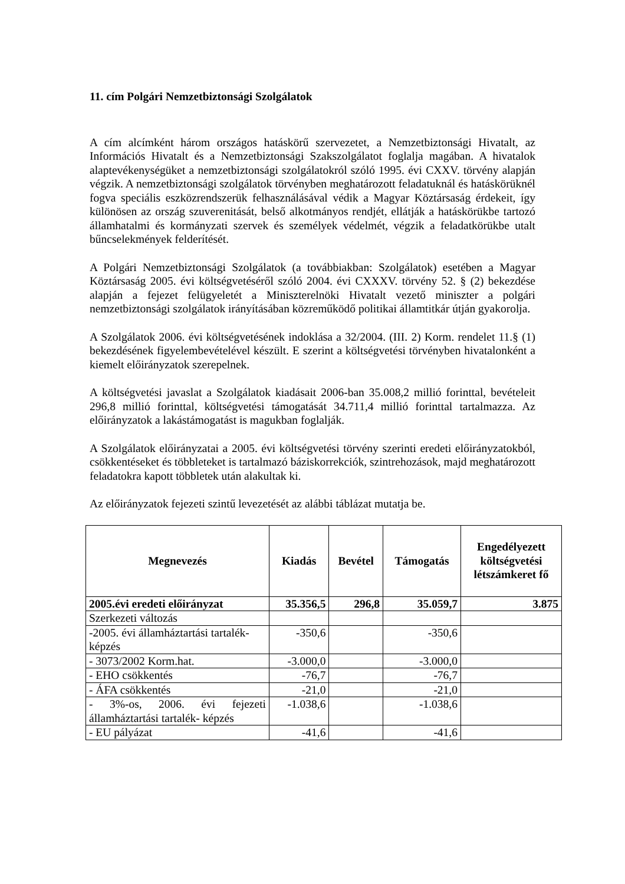11. cím Polgári Nemzetbiztonsági Szolgálatok
A cím alcímként három országos hatáskörű szervezetet, a Nemzetbiztonsági Hivatalt, az Információs Hivatalt és a Nemzetbiztonsági Szakszolgálatot foglalja magában. A hivatalok alaptevékenységüket a nemzetbiztonsági szolgálatokról szóló 1995. évi CXXV. törvény alapján végzik. A nemzetbiztonsági szolgálatok törvényben meghatározott feladatuknál és hatáskörüknél fogva speciális eszközrendszerük felhasználásával védik a Magyar Köztársaság érdekeit, így különösen az ország szuverenitását, belső alkotmányos rendjét, ellátják a hatáskörükbe tartozó államhatalmi és kormányzati szervek és személyek védelmét, végzik a feladatkörükbe utalt bűncselekmények felderítését.
A Polgári Nemzetbiztonsági Szolgálatok (a továbbiakban: Szolgálatok) esetében a Magyar Köztársaság 2005. évi költségvetéséről szóló 2004. évi CXXXV. törvény 52. § (2) bekezdése alapján a fejezet felügyeletét a Miniszterelnöki Hivatalt vezető miniszter a polgári nemzetbiztonsági szolgálatok irányításában közreműködő politikai államtitkár útján gyakorolja.
A Szolgálatok 2006. évi költségvetésének indoklása a 32/2004. (III. 2) Korm. rendelet 11.§ (1) bekezdésének figyelembevételével készült. E szerint a költségvetési törvényben hivatalonként a kiemelt előirányzatok szerepelnek.
A költségvetési javaslat a Szolgálatok kiadásait 2006-ban 35.008,2 millió forinttal, bevételeit 296,8 millió forinttal, költségvetési támogatását 34.711,4 millió forinttal tartalmazza. Az előirányzatok a lakástámogatást is magukban foglalják.
A Szolgálatok előirányzatai a 2005. évi költségvetési törvény szerinti eredeti előirányzatokból, csökkentéseket és többleteket is tartalmazó báziskorrekciók, szintrehozások, majd meghatározott feladatokra kapott többletek után alakultak ki.
Az előirányzatok fejezeti szintű levezetését az alábbi táblázat mutatja be.
| Megnevezés | Kiadás | Bevétel | Támogatás | Engedélyezett költségvetési létszámkeret fő |
| --- | --- | --- | --- | --- |
| 2005.évi eredeti előirányzat | 35.356,5 | 296,8 | 35.059,7 | 3.875 |
| Szerkezeti változás | | | | |
| -2005. évi államháztartási tartalék-képzés | -350,6 | | -350,6 | |
| - 3073/2002 Korm.hat. | -3.000,0 | | -3.000,0 | |
| - EHO csökkentés | -76,7 | | -76,7 | |
| - ÁFA csökkentés | -21,0 | | -21,0 | |
| - 3%-os, 2006. évi fejezeti államháztartási tartalék- képzés | -1.038,6 | | -1.038,6 | |
| - EU pályázat | -41,6 | | -41,6 | |